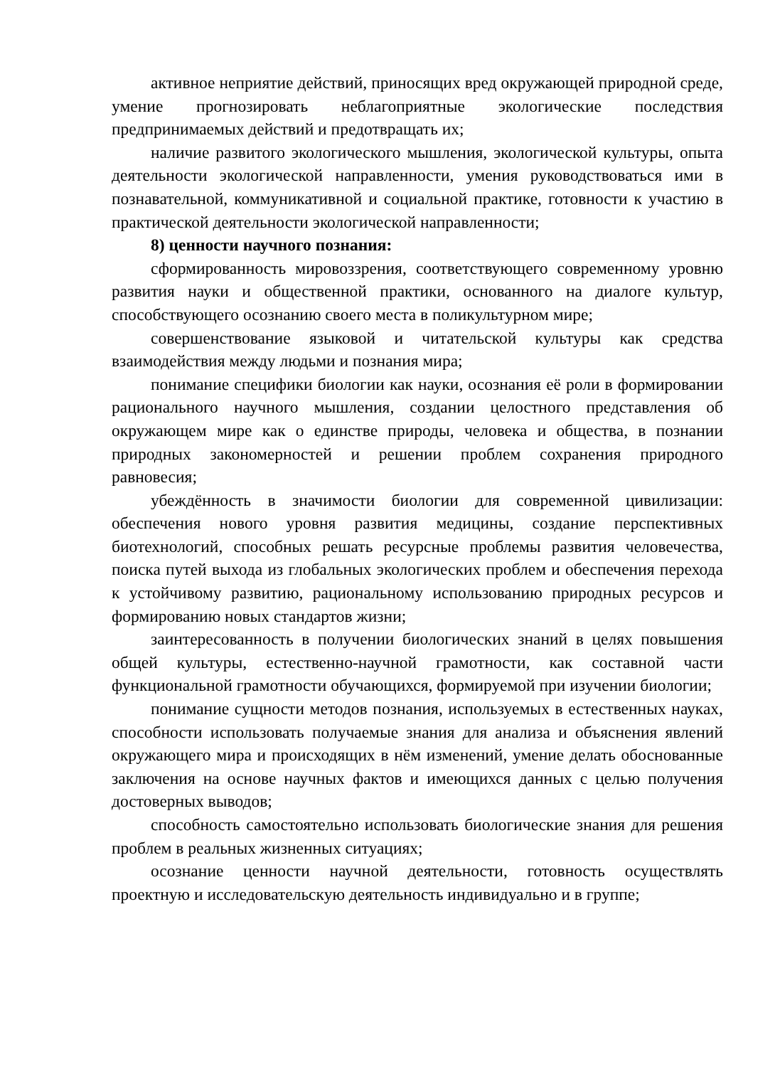активное неприятие действий, приносящих вред окружающей природной среде, умение прогнозировать неблагоприятные экологические последствия предпринимаемых действий и предотвращать их;
наличие развитого экологического мышления, экологической культуры, опыта деятельности экологической направленности, умения руководствоваться ими в познавательной, коммуникативной и социальной практике, готовности к участию в практической деятельности экологической направленности;
8) ценности научного познания:
сформированность мировоззрения, соответствующего современному уровню развития науки и общественной практики, основанного на диалоге культур, способствующего осознанию своего места в поликультурном мире;
совершенствование языковой и читательской культуры как средства взаимодействия между людьми и познания мира;
понимание специфики биологии как науки, осознания её роли в формировании рационального научного мышления, создании целостного представления об окружающем мире как о единстве природы, человека и общества, в познании природных закономерностей и решении проблем сохранения природного равновесия;
убеждённость в значимости биологии для современной цивилизации: обеспечения нового уровня развития медицины, создание перспективных биотехнологий, способных решать ресурсные проблемы развития человечества, поиска путей выхода из глобальных экологических проблем и обеспечения перехода к устойчивому развитию, рациональному использованию природных ресурсов и формированию новых стандартов жизни;
заинтересованность в получении биологических знаний в целях повышения общей культуры, естественно-научной грамотности, как составной части функциональной грамотности обучающихся, формируемой при изучении биологии;
понимание сущности методов познания, используемых в естественных науках, способности использовать получаемые знания для анализа и объяснения явлений окружающего мира и происходящих в нём изменений, умение делать обоснованные заключения на основе научных фактов и имеющихся данных с целью получения достоверных выводов;
способность самостоятельно использовать биологические знания для решения проблем в реальных жизненных ситуациях;
осознание ценности научной деятельности, готовность осуществлять проектную и исследовательскую деятельность индивидуально и в группе;